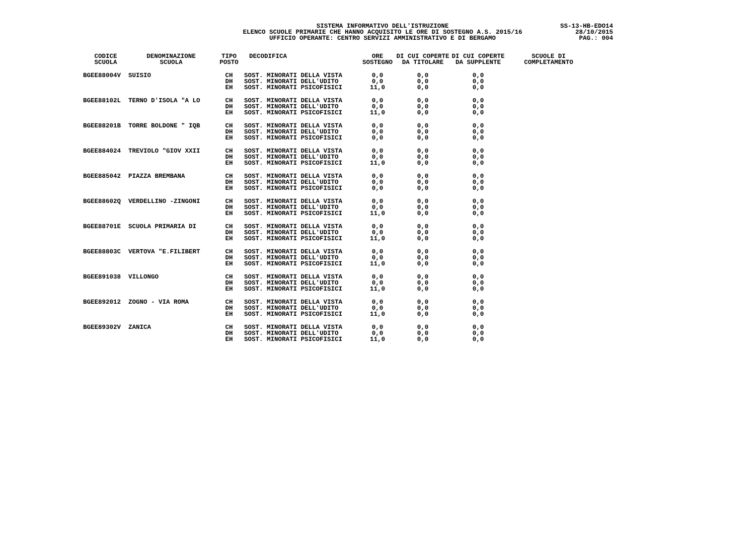SISTEMA INFORMATIVO DELL'ISTRUZIONE
ELENCO SCUOLE PRIMARIE CHE HANNO ACQUISITO LE ORE DI SOSTEGNO A.S. 2015/16
UFFICIO OPERANTE: CENTRO SERVIZI AMMINISTRATIVO E DI BERGAMO
SS-13-HB-EDO14
28/10/2015
PAG.: 004
| CODICE SCUOLA | DENOMINAZIONE SCUOLA | TIPO POSTO | DECODIFICA | ORE SOSTEGNO | DI CUI COPERTE DA TITOLARE | DI CUI COPERTE DA SUPPLENTE | SCUOLE DI COMPLETAMENTO |
| --- | --- | --- | --- | --- | --- | --- | --- |
| BGEE88004V | SUISIO | CH DH EH | SOST. MINORATI DELLA VISTA SOST. MINORATI DELL'UDITO SOST. MINORATI PSICOFISICI | 0,0 0,0 11,0 | 0,0 0,0 0,0 | 0,0 0,0 0,0 | |
| BGEE88102L | TERNO D'ISOLA "A LO | CH DH EH | SOST. MINORATI DELLA VISTA SOST. MINORATI DELL'UDITO SOST. MINORATI PSICOFISICI | 0,0 0,0 11,0 | 0,0 0,0 0,0 | 0,0 0,0 0,0 | |
| BGEE88201B | TORRE BOLDONE " IQB | CH DH EH | SOST. MINORATI DELLA VISTA SOST. MINORATI DELL'UDITO SOST. MINORATI PSICOFISICI | 0,0 0,0 0,0 | 0,0 0,0 0,0 | 0,0 0,0 0,0 | |
| BGEE884024 | TREVIOLO "GIOV XXII | CH DH EH | SOST. MINORATI DELLA VISTA SOST. MINORATI DELL'UDITO SOST. MINORATI PSICOFISICI | 0,0 0,0 11,0 | 0,0 0,0 0,0 | 0,0 0,0 0,0 | |
| BGEE885042 | PIAZZA BREMBANA | CH DH EH | SOST. MINORATI DELLA VISTA SOST. MINORATI DELL'UDITO SOST. MINORATI PSICOFISICI | 0,0 0,0 0,0 | 0,0 0,0 0,0 | 0,0 0,0 0,0 | |
| BGEE88602Q | VERDELLINO -ZINGONI | CH DH EH | SOST. MINORATI DELLA VISTA SOST. MINORATI DELL'UDITO SOST. MINORATI PSICOFISICI | 0,0 0,0 11,0 | 0,0 0,0 0,0 | 0,0 0,0 0,0 | |
| BGEE88701E | SCUOLA PRIMARIA DI | CH DH EH | SOST. MINORATI DELLA VISTA SOST. MINORATI DELL'UDITO SOST. MINORATI PSICOFISICI | 0,0 0,0 11,0 | 0,0 0,0 0,0 | 0,0 0,0 0,0 | |
| BGEE88803C | VERTOVA "E.FILIBERT | CH DH EH | SOST. MINORATI DELLA VISTA SOST. MINORATI DELL'UDITO SOST. MINORATI PSICOFISICI | 0,0 0,0 11,0 | 0,0 0,0 0,0 | 0,0 0,0 0,0 | |
| BGEE891038 | VILLONGO | CH DH EH | SOST. MINORATI DELLA VISTA SOST. MINORATI DELL'UDITO SOST. MINORATI PSICOFISICI | 0,0 0,0 11,0 | 0,0 0,0 0,0 | 0,0 0,0 0,0 | |
| BGEE892012 | ZOGNO - VIA ROMA | CH DH EH | SOST. MINORATI DELLA VISTA SOST. MINORATI DELL'UDITO SOST. MINORATI PSICOFISICI | 0,0 0,0 11,0 | 0,0 0,0 0,0 | 0,0 0,0 0,0 | |
| BGEE89302V | ZANICA | CH DH EH | SOST. MINORATI DELLA VISTA SOST. MINORATI DELL'UDITO SOST. MINORATI PSICOFISICI | 0,0 0,0 11,0 | 0,0 0,0 0,0 | 0,0 0,0 0,0 | |